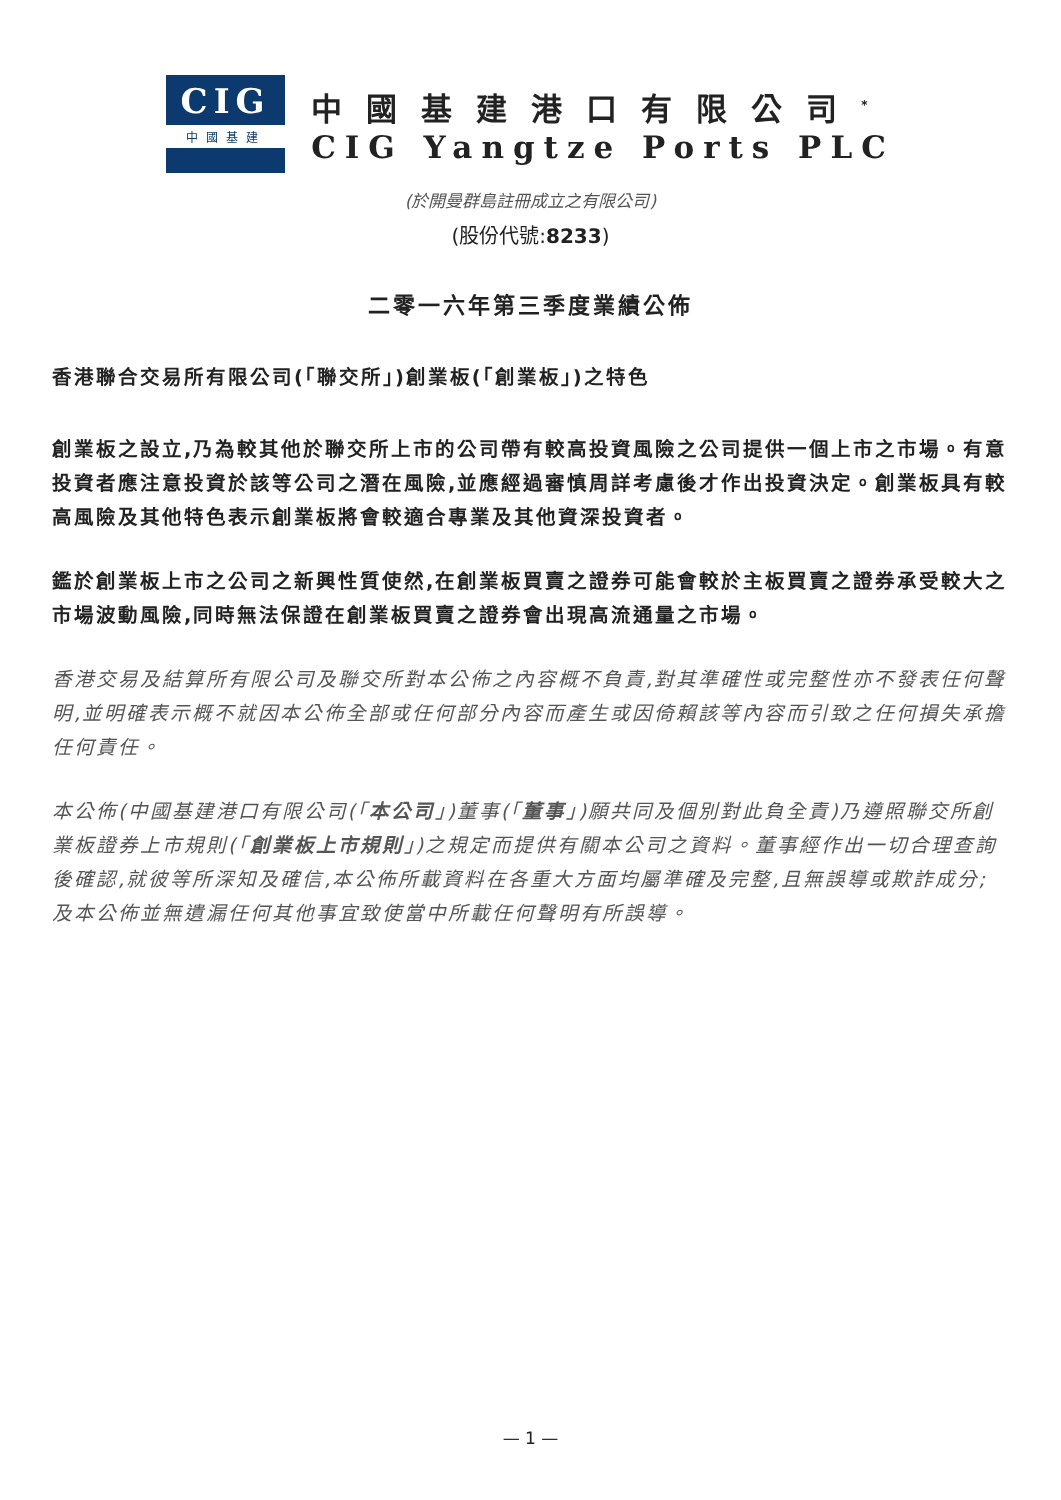CIG
中國基建
中國基建港口有限公司<sup>*</sup>
CIG Yangtze Ports PLC
(於開曼群島註冊成立之有限公司)
(股份代號:8233)
二零一六年第三季度業績公佈
香港聯合交易所有限公司(「聯交所」)創業板(「創業板」)之特色
創業板之設立,乃為較其他於聯交所上市的公司帶有較高投資風險之公司提供一個上市之市場。有意投資者應注意投資於該等公司之潛在風險,並應經過審慎周詳考慮後才作出投資決定。創業板具有較高風險及其他特色表示創業板將會較適合專業及其他資深投資者。
鑑於創業板上市之公司之新興性質使然,在創業板買賣之證券可能會較於主板買賣之證券承受較大之市場波動風險,同時無法保證在創業板買賣之證券會出現高流通量之市場。
香港交易及結算所有限公司及聯交所對本公佈之內容概不負責,對其準確性或完整性亦不發表任何聲明,並明確表示概不就因本公佈全部或任何部分內容而產生或因倚賴該等內容而引致之任何損失承擔任何責任。
本公佈(中國基建港口有限公司(「本公司」)董事(「董事」)願共同及個別對此負全責)乃遵照聯交所創業板證券上市規則(「創業板上市規則」)之規定而提供有關本公司之資料。董事經作出一切合理查詢後確認,就彼等所深知及確信,本公佈所載資料在各重大方面均屬準確及完整,且無誤導或欺詐成分;及本公佈並無遺漏任何其他事宜致使當中所載任何聲明有所誤導。
— 1 —